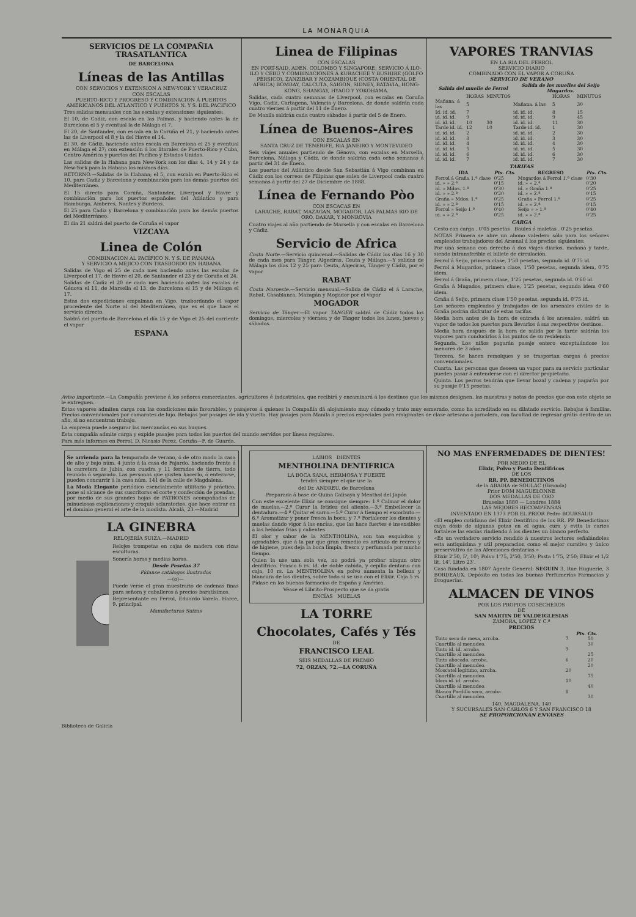LA MONARQUIA
SERVICIOS DE LA COMPAÑIA TRASATLANTICA
DE BARCELONA
Líneas de las Antillas
CON SERVICIOS Y EXTENSION A NEW-YORK Y VERACRUZ
CON ESCALAS
PUERTO-RICO Y PROGRESO Y COMBINACION Á PUERTOS AMERICANOS DEL ATLANTICO Y PUERTOS N. Y S. DEL PACIFICO
Tres salidas mensuales con las escalas y extensiones siguientes:
El 10, de Cadiz, con escala en las Palmas, y haciendo antes la de Barcelona el 5 y eventual la de Málaga el 7.
El 20, de Santander, con escala en la Coruña el 21, y haciendo antes las de Liverpool el 8 y la del Havre el 14.
El 30, de Cádiz, haciendo antes escala en Barcelona el 25 y eventual en Málaga el 27; con extensión á los litorales de Puerto-Rico y Cuba, Centro América y puertos del Pacífico y Estados Unidos.
Las salidas de la Habana para New-York son los días 4, 14 y 24 y de New-York para la Habana los mismos días.
RETORNO.—Salidas de la Habana; el 5, con escala en Puerto-Rico el 10, para Cadiz y Barcelona y combinación para los demás puertos del Mediterráneo.
El 15 directo para Coruña, Santander, Liverpool y Havre y combinación para los puertos españoles del Atlántico y para Hamburgo, Amberes, Nantes y Burdeos.
El 25 para Cadiz y Barcelona y combinación para los demás puertos del Mediterráneo.
El día 21 saldrá del puerto de Coruña el vapor
VIZCAYA
Linea de Colón
COMBINACION AL PACÍFICO N. Y S. DE PANAMA
Y SERVICIO A MEJICO CON TRASBORDO EN HABANA
Salidas de Vigo el 25 de cada mes haciendo antes las escalas de Liverpool el 17, de Havre el 20, de Santander el 23 y de Coruña el 24.
Salidas de Cadiz el 20 de cada mes haciendo antes las escalas de Génova el 11, de Marsella el 13, de Barcelona el 15 y de Málaga el 17.
Estas dos expediciones empalman en Vigo, trasbordando el vapor procedente del Norte al del Mediterráneo, que es el que hace el servicio directo.
Saldrá del puerto de Barcelona el día 15 y de Vigo el 25 del corriente el vapor
ESPANA
Linea de Filipinas
CON ESCALAS
EN PORT-SAID, ADEN, COLOMBO Y SINGAPORE; SERVICIO Á ILO-ILO Y CEBÚ Y COMBINACIONES Á KURACHEE Y BUSHIRE (GOLFO PÉRSICO), ZANZIBAR Y MOZAMBIQUE (COSTA ORIENTAL DE AFRICA) BOMBAY, CALCUTA, SAIGON, SIDNEY, BATAVIA, HONG-KONG, SHANGAY, HYAGO Y YOKOHAMA.
Salidas, cada cuatro semanas de Liverpool, con escalas en Coruña Vigo, Cadiz, Cartagena, Valencia y Barcelona, de donde saldrán cada cuatro viernes á partir del 11 de Enero.
De Manila saldrán cada cuatro sábados á partir del 5 de Enero.
Línea de Buenos-Aires
CON ESCALAS EN
SANTA CRUZ DE TENERIFE, RIA JANEIRO Y MONTEVIDEO
Seis viajes anuales partiendo de Génova, con escalas en Marsella, Barcelona, Málaga y Cádiz, de donde saldrán cada ocho semanas á partir del 31 de Enero.
Los puertos del Atlántico desde San Sebastián á Vigo combinan en Cádiz con los correos de Filipinas que salen de Liverpool cada cuatro semanas á partir del 27 de Diciembre de 1888.
Línea de Fernando Pòo
CON ESCACAS EN
LARACHE, RABAT, MAZAGAN, MOGADOR, LAS PALMAS RIO DE ORO, DAKAR, Y MONROVIA
Cuatro viajes al año partiendo de Marsella y con escalas en Barcelona y Cádiz.
Servicio de Africa
Costa Norte.—Servicio quincenal.—Salidas de Cádiz los días 16 y 30 de cada mes para Tánger, Algeciras, Ceuta y Málaga.—Y salidas de Málaga los días 12 y 25 para Ceuta, Algeciras, Tánger y Cádiz, por el vapor
RABAT
Costa Noroeste.—Servicio mensual.—Salida de Cádiz el á Larache, Rabat, Casablanca, Mazagán y Mogador por el vapor
MOGADOR
Servicio de Tánger.—El vapor TANGER saldrá de Cádiz todos los domingos, miercoles y viernes; y de Tánger todos los lunes, jueves y sábados.
VAPORES TRANVIAS
EN LA RIA DEL FERROL
SERVICIO DIARIO
COMBINADO CON EL VAPOR A CORUÑA
SERVICIO DE VERANO
| Salida del muelle de Ferrol | | | Salida de los muelles del Seijo Mugardos. | | |
| --- | --- | --- | --- | --- | --- |
| | HORAS | MINUTOS | | HORAS | MINUTOS |
| Mañana. á las | 5 | | Mañana. á las | 5 | 30 |
| Id. id. id. | 7 | | id. id. id. | 8 | 15 |
| id. id. id. | 9 | | id. id. id. | 9 | 45 |
| id. id. id. | 10 | 30 | id. id. id. | 11 | 30 |
| Tarde id. id. | 12 | 10 | Tarde id. id. | 1 | 30 |
| id. id. id. | 2 | | id. id. id. | 2 | 30 |
| id. id. id. | 3 | | id. id. id. | 3 | 30 |
| id. id. id. | 4 | | id. id. id. | 4 | 30 |
| id. id. id. | 5 | | id. id. id. | 5 | 30 |
| id. id. id. | 6 | | id. id. id. | 6 | 30 |
| id. id. id. | 7 | | id. id. id. | 7 | 30 |
TARIFAS
| IDA | Pts. Cts. | REGRESO | Pts. Cts. |
| --- | --- | --- | --- |
| Ferrol á Graña 1.ª clase | 0'25 | Mugardos á Ferrol 1.ª clase | 0'30 |
| id. » » 2.ª | 0'15 | id. » » 2.ª | 0'20 |
| id. » Mdos. 1.ª | 0'30 | id. » Graña 1.ª | 0'25 |
| id. » » 2.ª | 0'20 | id. » » 2.ª | 0'15 |
| Graña » Mdos. 1.ª | 0'25 | Graña » Ferrol 1.ª | 0'25 |
| id. » » 2.ª | 0'15 | id. » » 2.ª | 0'15 |
| Ferrol » Seijo 1.ª | 0'40 | Seijo » » 1.ª | 0'40 |
| id. » » 2.ª | 0'25 | id. » » 2.ª | 0'25 |
CARGA
Cesto con carga . 0'05 pesetas Baules ó maletas . 0'25 pesetas.
NOTAS Primera se abre un abono valedero sólo para los señores empleados trabajadores del Arsenal á los precios siguientes:
Por una semana con derecho á dos viajes diarios, mañana y tarde, siendo intransferible el billete de circulación.
Ferrol á Seijo, primera clase, 1'50 pesetas, segunda id. 0'75 id.
Ferrol á Mugardos, primera clase, 1'50 pesetas, segunda idem, 0'75 idem.
Ferrol á Graña, primera clase, 1'25 pesetas, segunda id. 0'60 id.
Graña á Mugados, primera clase, 1'25 pesetas, segunda idem 0'60 idem.
Graña á Seijo, primera clase 1'50 pesetas, segunda id. 0'75 id.
Los señores empleados y trabajados de los arsenales civiles de la Graña podrán disfrutar de estas tarifas.
Media hora antes de la hora de entrada á los arsenales, saldrá un vapor de todos los puertos para llevarlos á sus respectivos destinos.
Media hora después de la hora de salida por la tarde saldrán los vapores para conducirlos á los puntos de su residencia.
Segunda. Los niños pagarán pasaje entero exceptuándose los menores de 3 años.
Tercera. Se hacen remolques y se trasportan cargas á precios convencionales.
Cuarta. Las personas que deseen un vapor para su servicio particular pueden pasar á entenderse con el director propietario.
Quinta. Los perros tendrán que llevar bozal y cadena y pagarán por su pasaje 0'15 pesetas.
Aviso importante.—La Compañía previene á los señores comerciantes, agricultores é industriales, que recibirá y encaminará á los destinos que los mismos designen, las muestras y notas de precios que con este objeto se le entreguen.
Estos vapores admiten carga con las condiciones más favorables, y pasajeros á quienes la Compañía dá alojamiento muy cómodo y trato muy esmerado, como ha acreditado en su dilatado servicio. Rebajas á familias. Precios convencionales por camarotes de lujo. Rebajas por pasajes de ida y vuelta. Hay pasajes para Manila á precios especiales para emigrantes de clase artesana ó jornalera, con facultad de regresar grátis dentro de un año, si no encuentran trabajo.
La empresa puede asegurar las mercancías en sus buques.
Esta compañía admite carga y expide pasajes para todos los puertos del mundo servidos por líneas regulares.
Para más informes en Ferrol, D. Nicasio Perez. Coruña—F. de Guarda.
Se arrienda para la temporada de verano, ó de otro modo la casa de alto y bajo núm. 4 junto á la casa de Fajardo, haciendo frente á la carretera de Jubia, con cuadra y 11 ferrados de tierra, todo reunido ó separado. Las personas que gusten hacerlo, ó enterarse, pueden concurrir á la casa núm. 141 de la calle de Magdalena.
La Moda Elegante periódico esencialmente utilitario y práctico, pone al alcance de sus suscritoras el corte y confección de prendas, por medio de sus grandes hojas de PATRONES acompañadas de minuciosas explicaciones y croquis aclaratorios, que hace entrar en el dominio general el arte de la modista. Alcalá, 23.—Madrid
LA GINEBRA
RELOJERÍA SUIZA.—MADRID
Relojes trompetas en cajas de madera con ricas esculturas.
Sonería horas y medias horas.
Desde Pesetas 37
Pídanse catálogos ilustrados
—(o)—
Puede verse el gran muestrario de cadenas finas para señora y caballeros á precios baratísimos.
Representante en Ferrol, Eduardo Varela. Harce, 9. principal.
Manufacturas Suizas
LABIOS DIENTES
MENTHOLINA DENTIFRICA
LA BOCA SANA, HERMOSA Y FUERTE
tendrá siempre el que use la
del Dr. ANDREU, de Barcelona
Preparada á base de Quina Calisaya y Menthol del Japón
Con este excelente Elixir se consigue siempre: 1.º Calmar el dolor de muelas.—2.º Curar la fetidez del aliento.—3.º Embellecer la dentadura.—4.º Quitar el sarro.—5.º Curar á tiempo el escorbuto.—6.º Aromatizar y poner fresca la boca; y 7.º Fortalecer los dientes y muelas dando vigor á las encías, que las hace fuertes é insensibles á las bebidas frías y calientes.
El olor y sabor de la MENTHOLINA, son tan exquisitos y agradables, que á la par que gran remedio es artículo de recreo y de higiene, pues deja la boca limpia, fresca y perfumada por mucho tiempo.
Quien la use una sola vez, no podrá ya probar ningun otro dentífrico. Frasco 6 rs. Id. de doble cabida, y cepillo dentario con caja, 10 rs. La MENTHOLINA en polvo aumenta la belleza y blancura de los dientes, sobre todo si se usa con el Elixir. Caja 5 rs. Pídase en las buenas farmacias de España y América.
Véase el Librito-Prospecto que se da gratis
ENCÍAS MUELAS
LA TORRE
Chocolates, Cafés y Tés
DE
FRANCISCO LEAL
SEIS MEDALLAS DE PREMIO
72, ORZAN, 72.—LA CORUÑA
NO MAS ENFERMEDADES DE DIENTES!
POR MEDIO DE EL
Elixir, Polvo y Pasta Dentifricos
DE LOS
RR. PP. BENEDICTINOS
de la ABADIA de SOULAC (Gironda)
Prior DOM MAGUELONNE
DOS MEDALLAS DE ORO
Bruselas 1880 — Londres 1884
LAS MEJORES RECOMPENSAS
INVENTADO EN 1373 POR EL PRIOR Pedro BOURSAUD
«El empleo cotidiano del Elixir Dentífrico de los RR. PP. Benedictinos cuya dósis de algunas gotas en el agua, cura y evita la caries fortalece las encías rindiendo á los dientes un blanco perfecto.
«Es un verdadero servicio rendido á nuestros lectores señalándoles esta antiquísima y util preparacion como el mejor curativo y único preservativo de las Afecciones dentarias.»
Elixir 2'50, 5', 10'; Polvo 1'75, 2'50, 3'50; Pasta 1'75, 2'50; Elixir el 1/2 lit. 14'. Litro 23'.
Casa fundada en 1807 Agente General: SEGUIN 3, Rue Huguerie, 3 BORDEAUX. Depósito en todas las buenas Perfumerías Farmacias y Droguerías.
ALMACEN DE VINOS
POR LOS PROPIOS COSECHEROS
DE
SAN MARTIN DE VALDEIGLESIAS
ZAMORA, LOPEZ Y C.ª
PRECIOS
| | Pts. Cts. | |
| --- | --- | --- |
| Tinto seco de mesa, arroba. | 7 | 50 |
| Cuartillo al menudeo. | | 30 |
| Tinto id. id. arroba. | 7 | |
| Cuartillo al menudeo. | | 25 |
| Tinto abocado, arroba. | 6 | 20 |
| Cuartillo al menudeo. | | 20 |
| Moscatel legítimo, arroba. | 20 | |
| Cuartillo al menudeo. | | 75 |
| Idem id. id. arroba. | 10 | |
| Cuartillo al menudeo. | | 40 |
| Blanco Pardillo seco, arroba. | 8 | |
| Cuartillo al menudeo. | | 30 |
140, MAGDALENA, 140
Y SUCURSALES SAN CARLOS 6 Y SAN FRANCISCO 18
SE PROPORCIONAN ENVASES
Biblioteca de Galicia